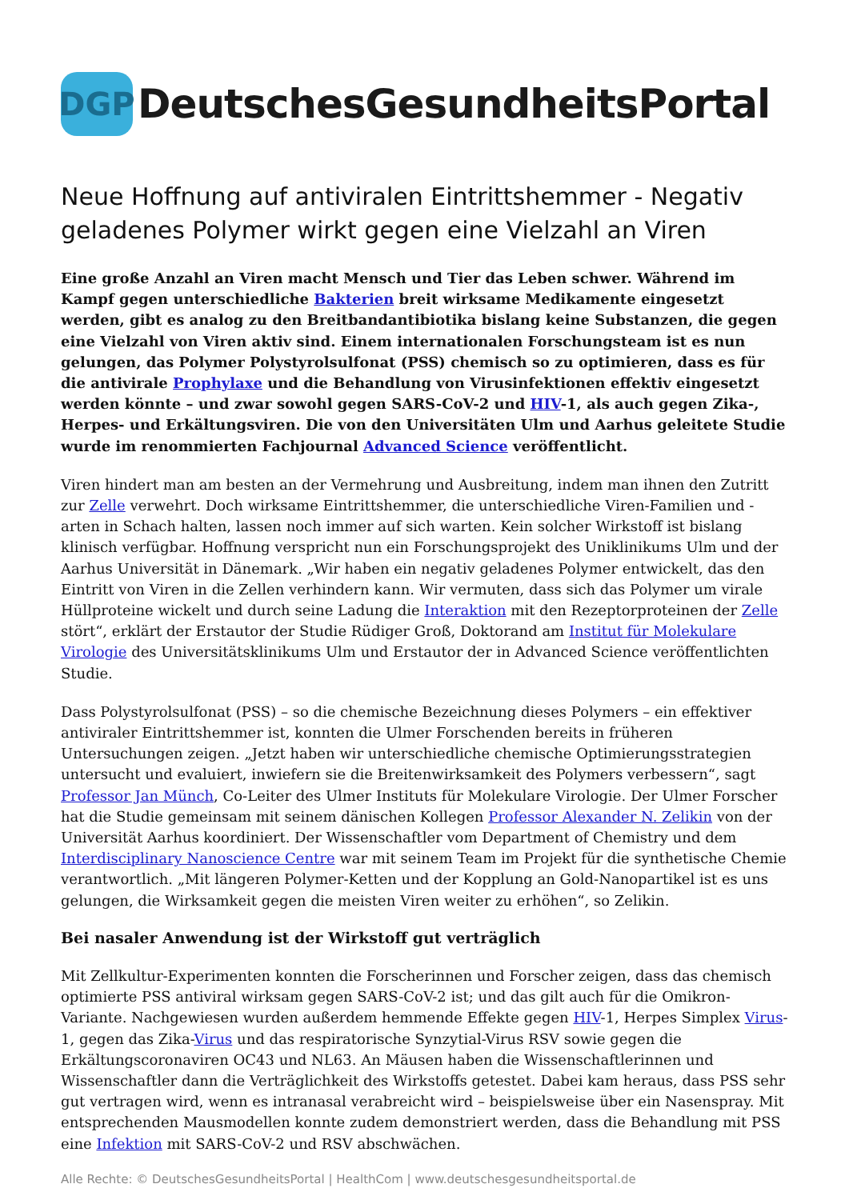DGP
DeutschesGesundheitsPortal
Neue Hoffnung auf antiviralen Eintrittshemmer - Negativ geladenes Polymer wirkt gegen eine Vielzahl an Viren
Eine große Anzahl an Viren macht Mensch und Tier das Leben schwer. Während im Kampf gegen unterschiedliche Bakterien breit wirksame Medikamente eingesetzt werden, gibt es analog zu den Breitbandantibiotika bislang keine Substanzen, die gegen eine Vielzahl von Viren aktiv sind. Einem internationalen Forschungsteam ist es nun gelungen, das Polymer Polystyrolsulfonat (PSS) chemisch so zu optimieren, dass es für die antivirale Prophylaxe und die Behandlung von Virusinfektionen effektiv eingesetzt werden könnte – und zwar sowohl gegen SARS-CoV-2 und HIV-1, als auch gegen Zika-, Herpes- und Erkältungsviren. Die von den Universitäten Ulm und Aarhus geleitete Studie wurde im renommierten Fachjournal Advanced Science veröffentlicht.
Viren hindert man am besten an der Vermehrung und Ausbreitung, indem man ihnen den Zutritt zur Zelle verwehrt. Doch wirksame Eintrittshemmer, die unterschiedliche Viren-Familien und -arten in Schach halten, lassen noch immer auf sich warten. Kein solcher Wirkstoff ist bislang klinisch verfügbar. Hoffnung verspricht nun ein Forschungsprojekt des Uniklinikums Ulm und der Aarhus Universität in Dänemark. „Wir haben ein negativ geladenes Polymer entwickelt, das den Eintritt von Viren in die Zellen verhindern kann. Wir vermuten, dass sich das Polymer um virale Hüllproteine wickelt und durch seine Ladung die Interaktion mit den Rezeptorproteinen der Zelle stört“, erklärt der Erstautor der Studie Rüdiger Groß, Doktorand am Institut für Molekulare Virologie des Universitätsklinikums Ulm und Erstautor der in Advanced Science veröffentlichten Studie.
Dass Polystyrolsulfonat (PSS) – so die chemische Bezeichnung dieses Polymers – ein effektiver antiviraler Eintrittshemmer ist, konnten die Ulmer Forschenden bereits in früheren Untersuchungen zeigen. „Jetzt haben wir unterschiedliche chemische Optimierungsstrategien untersucht und evaluiert, inwiefern sie die Breitenwirksamkeit des Polymers verbessern“, sagt Professor Jan Münch, Co-Leiter des Ulmer Instituts für Molekulare Virologie. Der Ulmer Forscher hat die Studie gemeinsam mit seinem dänischen Kollegen Professor Alexander N. Zelikin von der Universität Aarhus koordiniert. Der Wissenschaftler vom Department of Chemistry und dem Interdisciplinary Nanoscience Centre war mit seinem Team im Projekt für die synthetische Chemie verantwortlich. „Mit längeren Polymer-Ketten und der Kopplung an Gold-Nanopartikel ist es uns gelungen, die Wirksamkeit gegen die meisten Viren weiter zu erhöhen“, so Zelikin.
Bei nasaler Anwendung ist der Wirkstoff gut verträglich
Mit Zellkultur-Experimenten konnten die Forscherinnen und Forscher zeigen, dass das chemisch optimierte PSS antiviral wirksam gegen SARS-CoV-2 ist; und das gilt auch für die Omikron-Variante. Nachgewiesen wurden außerdem hemmende Effekte gegen HIV-1, Herpes Simplex Virus-1, gegen das Zika-Virus und das respiratorische Synzytial-Virus RSV sowie gegen die Erkältungscoronaviren OC43 und NL63. An Mäusen haben die Wissenschaftlerinnen und Wissenschaftler dann die Verträglichkeit des Wirkstoffs getestet. Dabei kam heraus, dass PSS sehr gut vertragen wird, wenn es intranasal verabreicht wird – beispielsweise über ein Nasenspray. Mit entsprechenden Mausmodellen konnte zudem demonstriert werden, dass die Behandlung mit PSS eine Infektion mit SARS-CoV-2 und RSV abschwächen.
Alle Rechte: © DeutschesGesundheitsPortal | HealthCom | www.deutschesgesundheitsportal.de